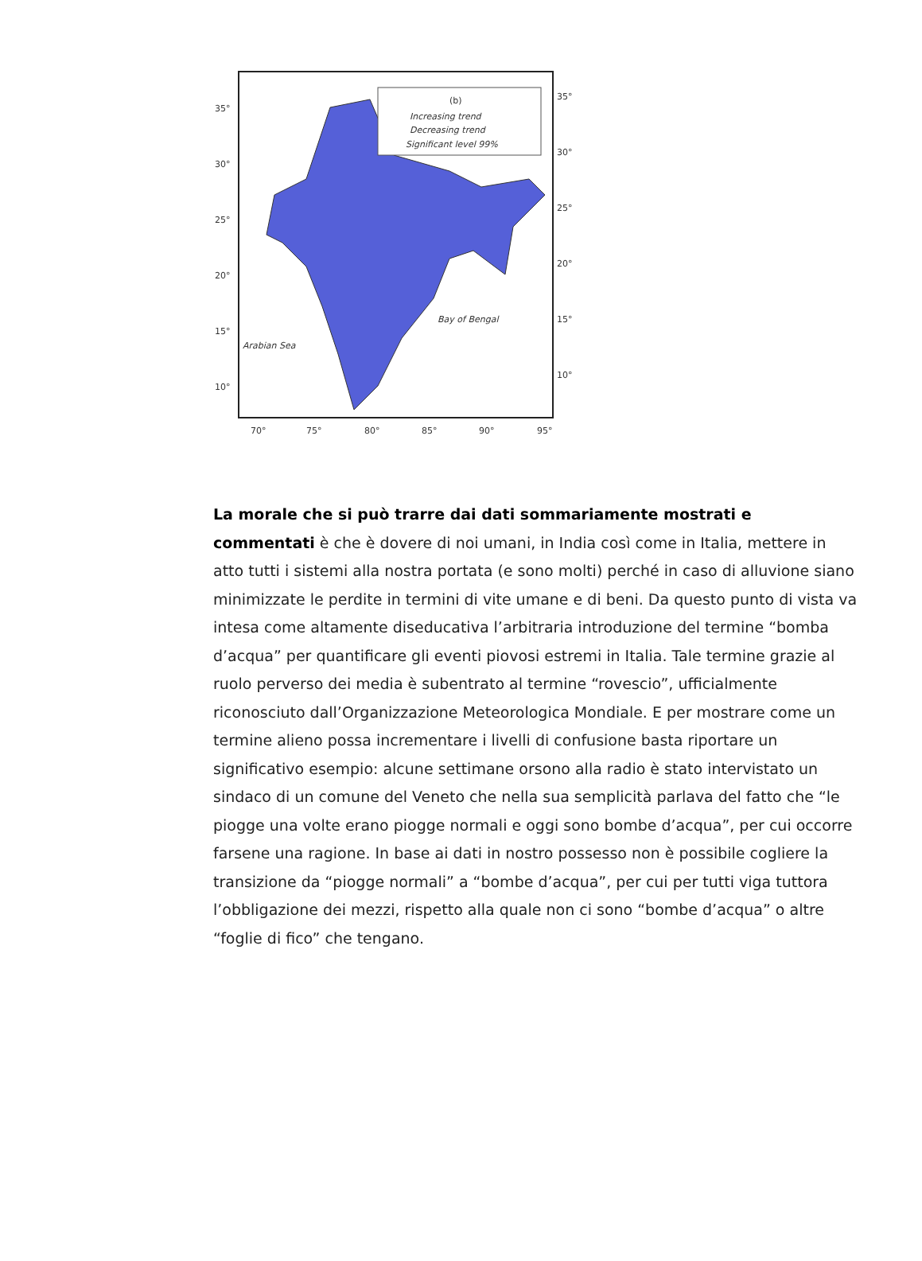(b)
Increasing trend
Decreasing trend
Significant level 99%
Bay of Bengal
Arabian Sea
35°
30°
25°
20°
15°
10°
35°
30°
25°
20°
15°
10°
70°
75°
80°
85°
90°
95°
La morale che si può trarre dai dati sommariamente mostrati e commentati è che è dovere di noi umani, in India così come in Italia, mettere in atto tutti i sistemi alla nostra portata (e sono molti) perché in caso di alluvione siano minimizzate le perdite in termini di vite umane e di beni. Da questo punto di vista va intesa come altamente diseducativa l’arbitraria introduzione del termine “bomba d’acqua” per quantificare gli eventi piovosi estremi in Italia. Tale termine grazie al ruolo perverso dei media è subentrato al termine “rovescio”, ufficialmente riconosciuto dall’Organizzazione Meteorologica Mondiale. E per mostrare come un termine alieno possa incrementare i livelli di confusione basta riportare un significativo esempio: alcune settimane orsono alla radio è stato intervistato un sindaco di un comune del Veneto che nella sua semplicità parlava del fatto che “le piogge una volte erano piogge normali e oggi sono bombe d’acqua”, per cui occorre farsene una ragione. In base ai dati in nostro possesso non è possibile cogliere la transizione da “piogge normali” a “bombe d’acqua”, per cui per tutti viga tuttora l’obbligazione dei mezzi, rispetto alla quale non ci sono “bombe d’acqua” o altre “foglie di fico” che tengano.